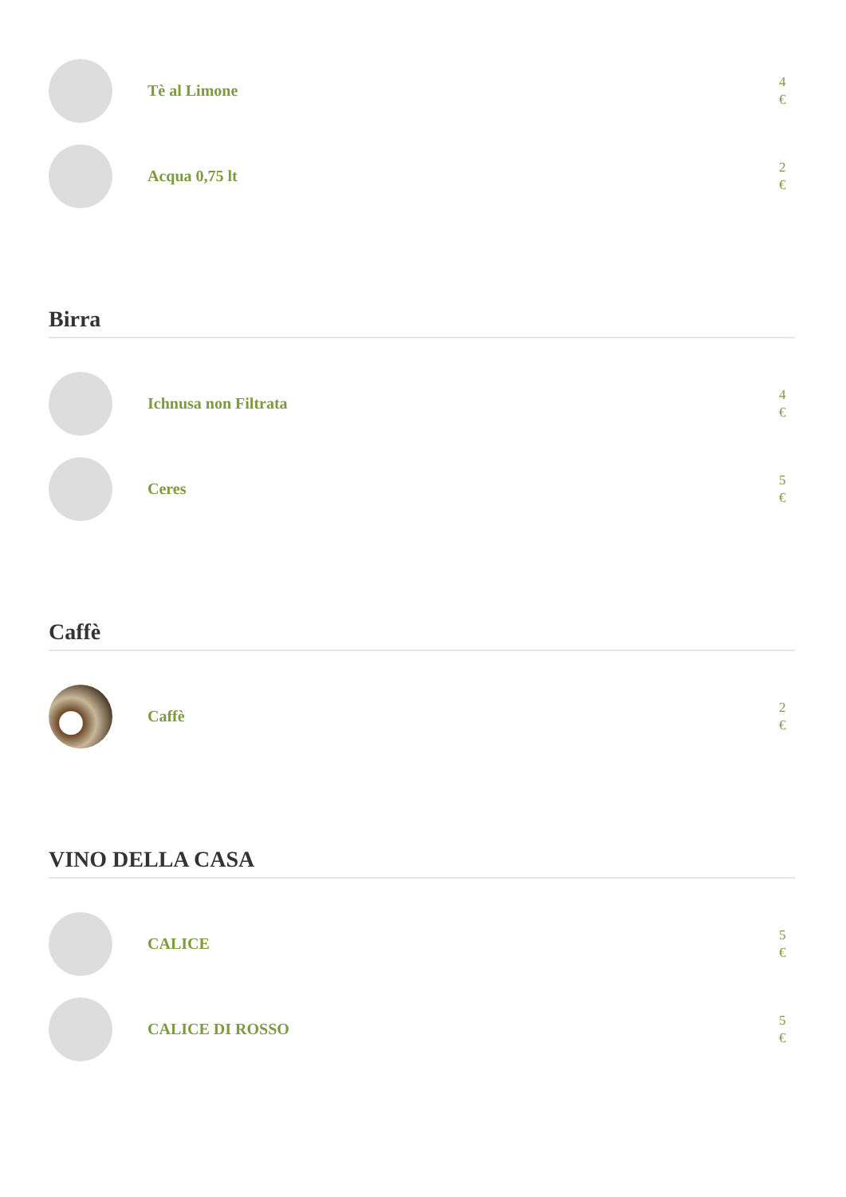Tè al Limone
4
€
Acqua 0,75 lt
2
€
Birra
Ichnusa non Filtrata
4
€
Ceres
5
€
Caffè
Caffè
2
€
VINO DELLA CASA
CALICE
5
€
CALICE DI ROSSO
5
€